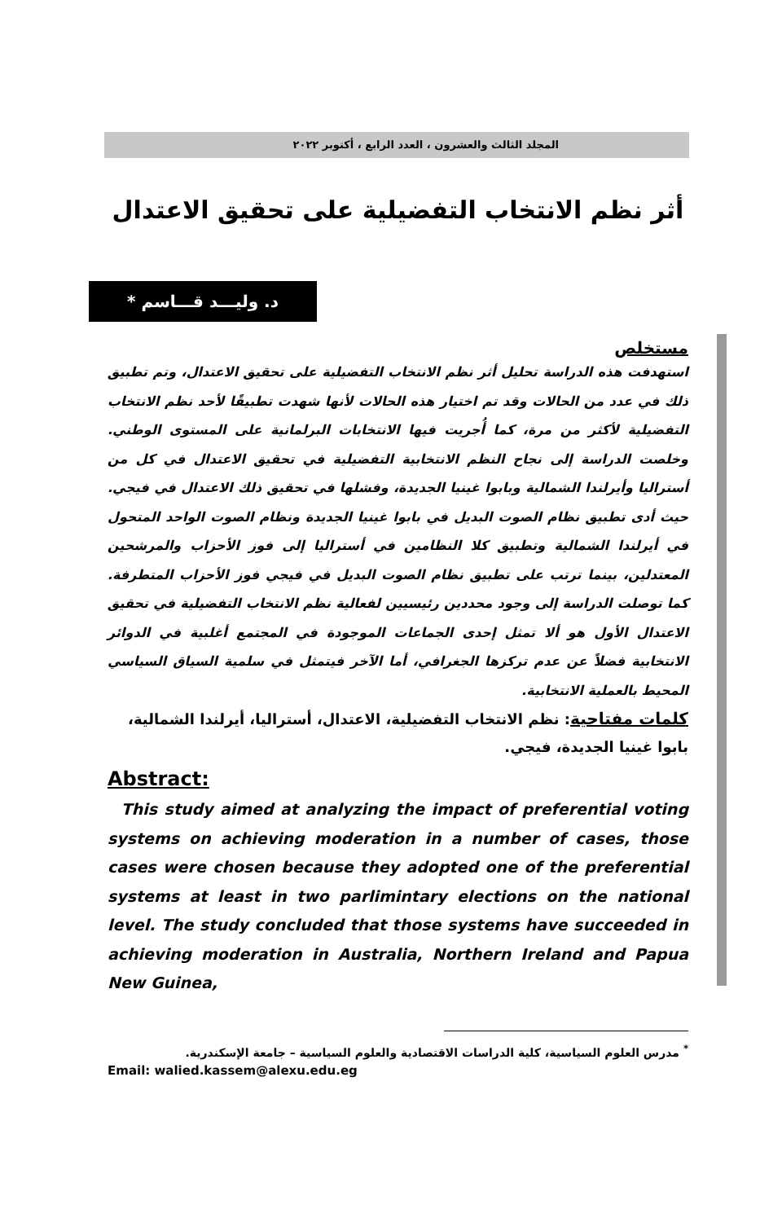المجلد الثالث والعشرون ، العدد الرابع ، أكتوبر ٢٠٢٢
أثر نظم الانتخاب التفضيلية على تحقيق الاعتدال
د. وليـــد قـــاسم *
مستخلص
استهدفت هذه الدراسة تحليل أثر نظم الانتخاب التفضيلية على تحقيق الاعتدال، وتم تطبيق ذلك في عدد من الحالات وقد تم اختيار هذه الحالات لأنها شهدت تطبيقًا لأحد نظم الانتخاب التفضيلية لأكثر من مرة، كما أُجريت فيها الانتخابات البرلمانية على المستوى الوطني. وخلصت الدراسة إلى نجاح النظم الانتخابية التفضيلية في تحقيق الاعتدال في كل من أستراليا وأيرلندا الشمالية وبابوا غينيا الجديدة، وفشلها في تحقيق ذلك الاعتدال في فيجي. حيث أدى تطبيق نظام الصوت البديل في بابوا غينيا الجديدة ونظام الصوت الواحد المتحول في أيرلندا الشمالية وتطبيق كلا النظامين في أستراليا إلى فوز الأحزاب والمرشحين المعتدلين، بينما ترتب على تطبيق نظام الصوت البديل في فيجي فوز الأحزاب المتطرفة. كما توصلت الدراسة إلى وجود محددين رئيسيين لفعالية نظم الانتخاب التفضيلية في تحقيق الاعتدال الأول هو ألا تمثل إحدى الجماعات الموجودة في المجتمع أغلبية في الدوائر الانتخابية فضلاً عن عدم تركزها الجغرافي، أما الآخر فيتمثل في سلمية السياق السياسي المحيط بالعملية الانتخابية.
كلمات مفتاحية: نظم الانتخاب التفضيلية، الاعتدال، أستراليا، أيرلندا الشمالية، بابوا غينيا الجديدة، فيجي.
Abstract:
This study aimed at analyzing the impact of preferential voting systems on achieving moderation in a number of cases, those cases were chosen because they adopted one of the preferential systems at least in two parlimintary elections on the national level. The study concluded that those systems have succeeded in achieving moderation in Australia, Northern Ireland and Papua New Guinea,
<sup>*</sup> مدرس العلوم السياسية، كلية الدراسات الاقتصادية والعلوم السياسية – جامعة الإسكندرية.
Email: walied.kassem@alexu.edu.eg